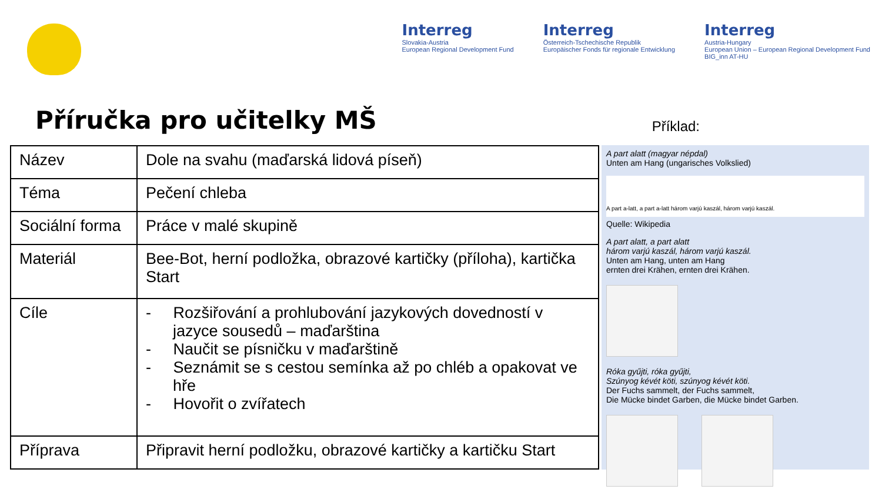Interreg
Slovakia-Austria
European Regional Development Fund
Interreg
Österreich-Tschechische Republik
Europäischer Fonds für regionale Entwicklung
Interreg
Austria-Hungary
European Union – European Regional Development Fund
BIG_inn AT-HU
Příručka pro učitelky MŠ
Příklad:
| Název | Dole na svahu (maďarská lidová píseň) |
| Téma | Pečení chleba |
| Sociální forma | Práce v malé skupině |
| Materiál | Bee-Bot, herní podložka, obrazové kartičky (příloha), kartička Start |
| Cíle | - Rozšiřování a prohlubování jazykových dovedností v jazyce sousedů – maďarština - Naučit se písničku v maďarštině - Seznámit se s cestou semínka až po chléb a opakovat ve hře - Hovořit o zvířatech |
| Příprava | Připravit herní podložku, obrazové kartičky a kartičku Start |
A part alatt (magyar népdal)
Unten am Hang (ungarisches Volkslied)
A part a-latt, a part a-latt három varjú kaszál, három varjú kaszál.
Quelle: Wikipedia
A part alatt, a part alatt
három varjú kaszál, három varjú kaszál.
Unten am Hang, unten am Hang
ernten drei Krähen, ernten drei Krähen.
Róka gyűjti, róka gyűjti,
Szúnyog kévét köti, szúnyog kévét köti.
Der Fuchs sammelt, der Fuchs sammelt,
Die Mücke bindet Garben, die Mücke bindet Garben.